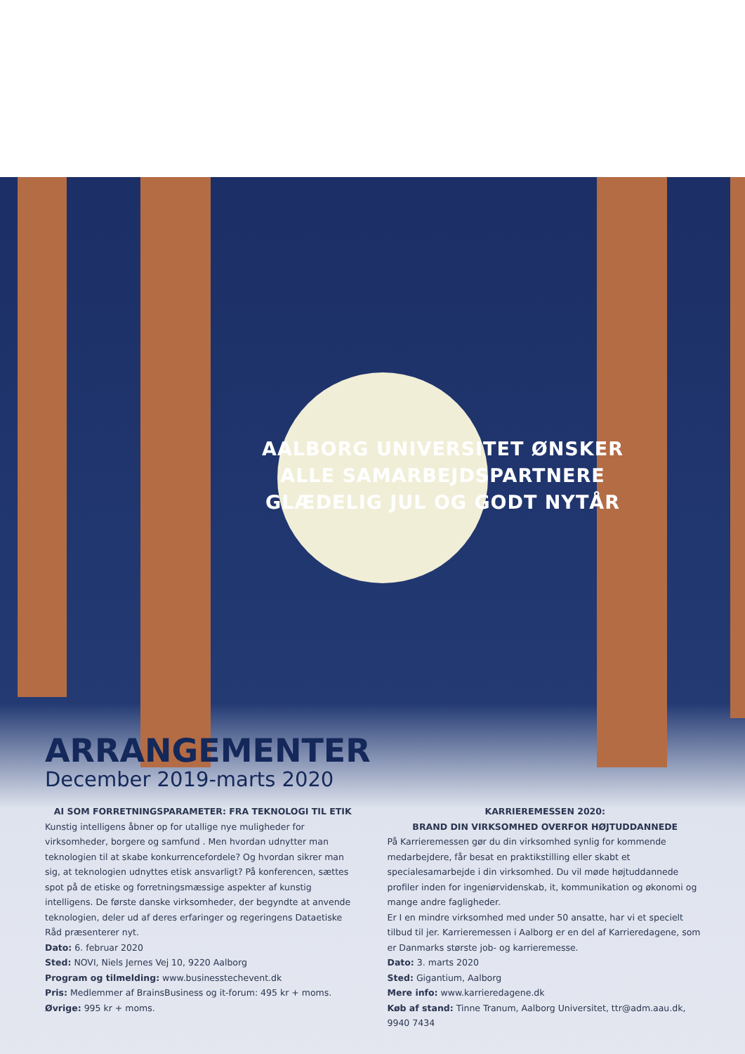AALBORG UNIVERSITET ØNSKER
ALLE SAMARBEJDSPARTNERE
GLÆDELIG JUL OG GODT NYTÅR
ARRANGEMENTER
December 2019-marts 2020
AI SOM FORRETNINGSPARAMETER: FRA TEKNOLOGI TIL ETIK
Kunstig intelligens åbner op for utallige nye muligheder for virksomheder, borgere og samfund . Men hvordan udnytter man teknologien til at skabe konkurrencefordele? Og hvordan sikrer man sig, at teknologien udnyttes etisk ansvarligt? På konferencen, sættes spot på de etiske og forretnings­mæssige aspekter af kunstig intelligens. De første danske virksomheder, der begyndte at anvende teknologien, deler ud af deres erfaringer og regeringens Dataetiske Råd præsenterer nyt.
Dato: 6. februar 2020
Sted: NOVI, Niels Jernes Vej 10, 9220 Aalborg
Program og tilmelding: www.businesstechevent.dk
Pris: Medlemmer af BrainsBusiness og it-forum: 495 kr + moms.
Øvrige: 995 kr + moms.
KARRIEREMESSEN 2020:
BRAND DIN VIRKSOMHED OVERFOR HØJTUDDANNEDE
På Karrieremessen gør du din virksomhed synlig for kommende medarbejd­ere, får besat en praktikstilling eller skabt et specialesamarbejde i din virk­somhed. Du vil møde højtuddannede profiler inden for ingeniørvidenskab, it, kommunikation og økonomi og mange andre fagligheder.
Er I en mindre virksomhed med under 50 ansatte, har vi et specielt tilbud til jer. Karrieremessen i Aalborg er en del af Karrieredagene, som er Danmarks største job- og karrieremesse.
Dato: 3. marts 2020
Sted: Gigantium, Aalborg
Mere info: www.karrieredagene.dk
Køb af stand: Tinne Tranum, Aalborg Universitet, ttr@adm.aau.dk, 9940 7434